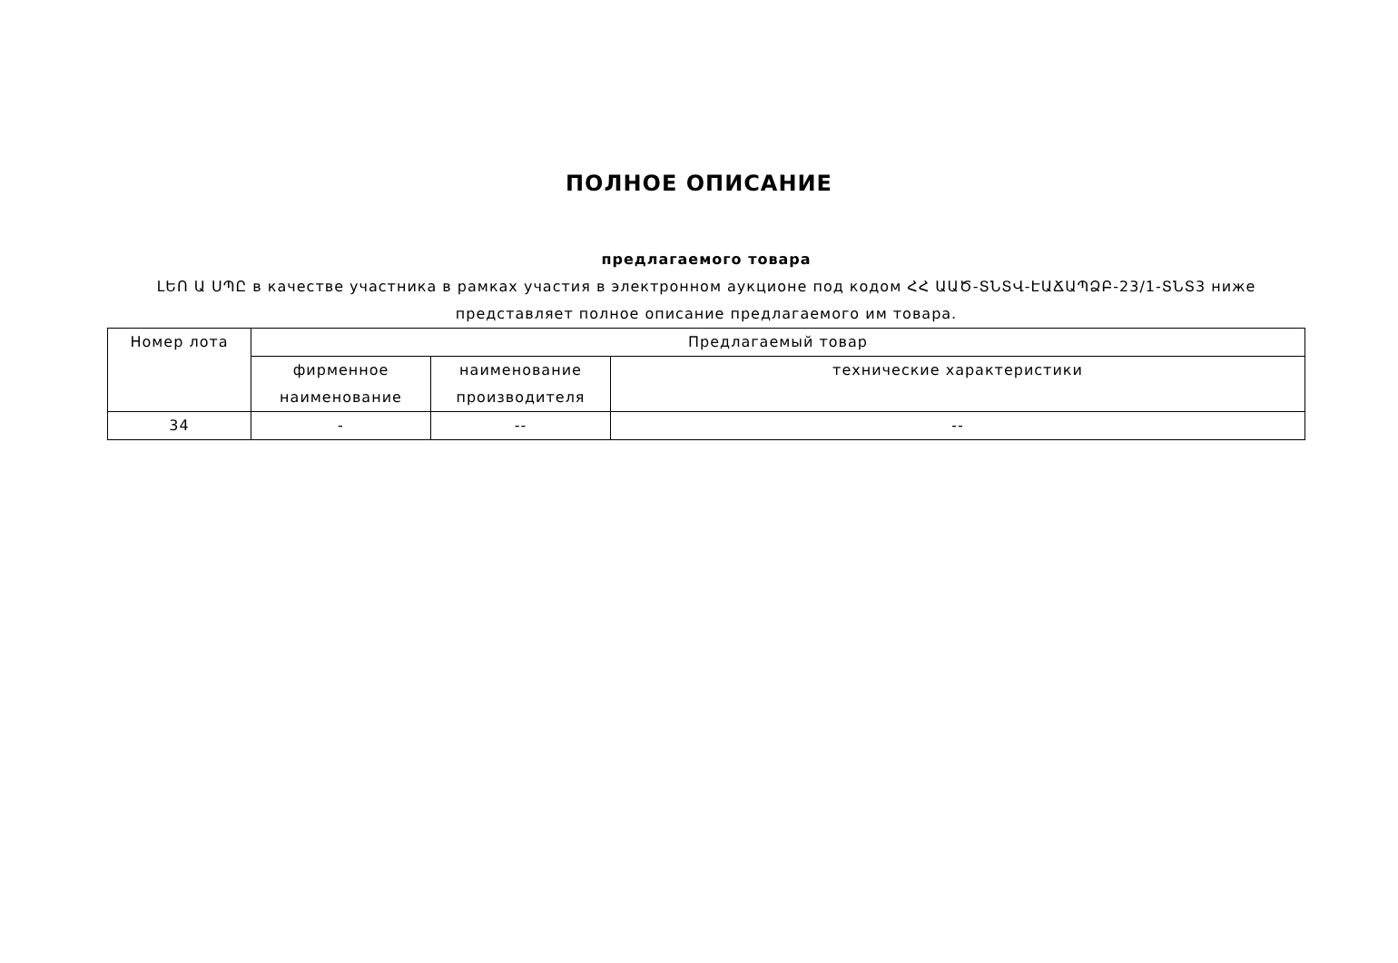ПОЛНОЕ ОПИСАНИЕ
предлагаемого товара
ԼԵՈ Ա ՍՊԸ в качестве участника в рамках участия в электронном аукционе под кодом ՀՀ ԱԱԾ-ՏՆՏՎ-ԷԱՃԱՊՁԲ-23/1-ՏՆՏ3 ниже представляет полное описание предлагаемого им товара.
| Номер лота | Предлагаемый товар | | |
| --- | --- | --- | --- |
| | фирменное наименование | наименование производителя | технические характеристики |
| 34 | - | -- | -- |